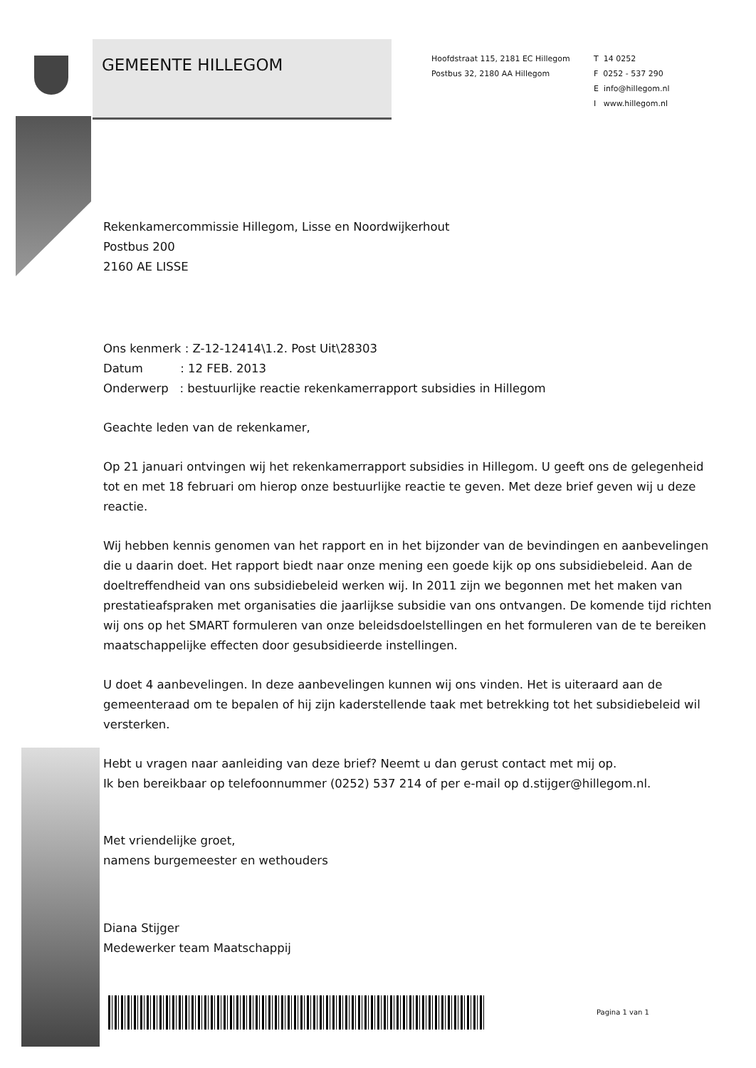GEMEENTE HILLEGOM
Hoofdstraat 115, 2181 EC Hillegom
Postbus 32, 2180 AA Hillegom
T 14 0252
F 0252 - 537 290
E info@hillegom.nl
I www.hillegom.nl
Rekenkamercommissie Hillegom, Lisse en Noordwijkerhout
Postbus 200
2160 AE LISSE
Ons kenmerk : Z-12-12414\1.2. Post Uit\28303
Datum : 12 FEB. 2013
Onderwerp : bestuurlijke reactie rekenkamerrapport subsidies in Hillegom
Geachte leden van de rekenkamer,
Op 21 januari ontvingen wij het rekenkamerrapport subsidies in Hillegom. U geeft ons de gelegenheid tot en met 18 februari om hierop onze bestuurlijke reactie te geven. Met deze brief geven wij u deze reactie.
Wij hebben kennis genomen van het rapport en in het bijzonder van de bevindingen en aanbevelingen die u daarin doet. Het rapport biedt naar onze mening een goede kijk op ons subsidiebeleid. Aan de doeltreffendheid van ons subsidiebeleid werken wij. In 2011 zijn we begonnen met het maken van prestatieafspraken met organisaties die jaarlijkse subsidie van ons ontvangen. De komende tijd richten wij ons op het SMART formuleren van onze beleidsdoelstellingen en het formuleren van de te bereiken maatschappelijke effecten door gesubsidieerde instellingen.
U doet 4 aanbevelingen. In deze aanbevelingen kunnen wij ons vinden. Het is uiteraard aan de gemeenteraad om te bepalen of hij zijn kaderstellende taak met betrekking tot het subsidiebeleid wil versterken.
Hebt u vragen naar aanleiding van deze brief? Neemt u dan gerust contact met mij op.
Ik ben bereikbaar op telefoonnummer (0252) 537 214 of per e-mail op d.stijger@hillegom.nl.
Met vriendelijke groet,
namens burgemeester en wethouders
Diana Stijger
Medewerker team Maatschappij
Pagina 1 van 1